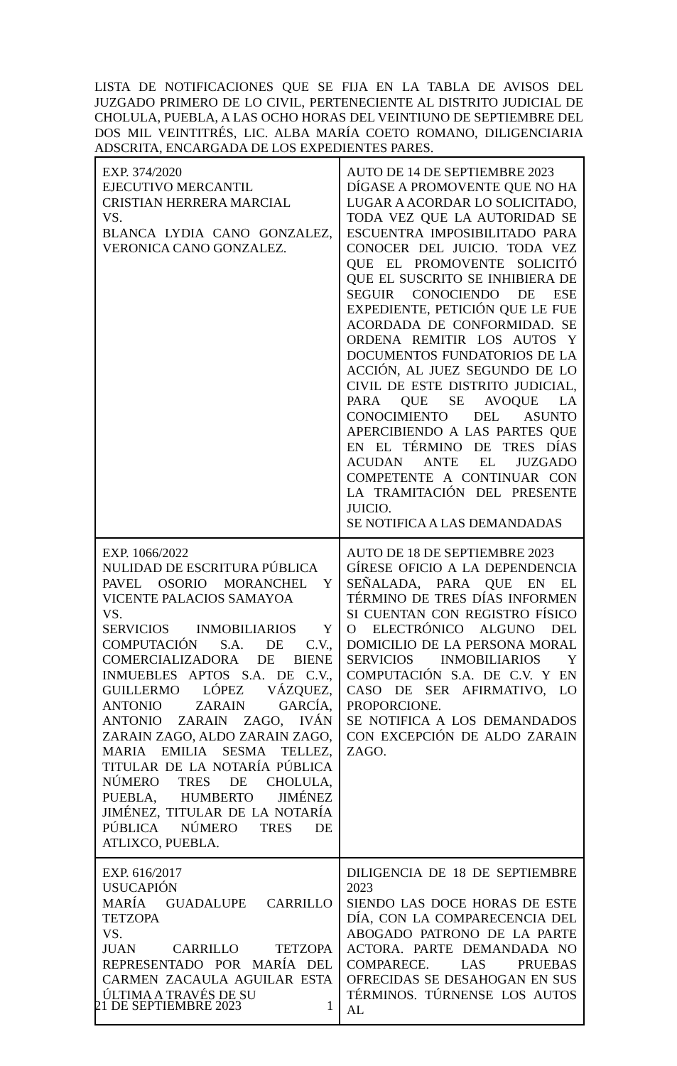LISTA DE NOTIFICACIONES QUE SE FIJA EN LA TABLA DE AVISOS DEL JUZGADO PRIMERO DE LO CIVIL, PERTENECIENTE AL DISTRITO JUDICIAL DE CHOLULA, PUEBLA, A LAS OCHO HORAS DEL VEINTIUNO DE SEPTIEMBRE DEL DOS MIL VEINTITRÉS, LIC. ALBA MARÍA COETO ROMANO, DILIGENCIARIA ADSCRITA, ENCARGADA DE LOS EXPEDIENTES PARES.
| EXP. 374/2020 EJECUTIVO MERCANTIL CRISTIAN HERRERA MARCIAL VS. BLANCA LYDIA CANO GONZALEZ, VERONICA CANO GONZALEZ. | AUTO DE 14 DE SEPTIEMBRE 2023 DÍGASE A PROMOVENTE QUE NO HA LUGAR A ACORDAR LO SOLICITADO, TODA VEZ QUE LA AUTORIDAD SE ESCUENTRA IMPOSIBILITADO PARA CONOCER DEL JUICIO. TODA VEZ QUE EL PROMOVENTE SOLICITÓ QUE EL SUSCRITO SE INHIBIERA DE SEGUIR CONOCIENDO DE ESE EXPEDIENTE, PETICIÓN QUE LE FUE ACORDADA DE CONFORMIDAD. SE ORDENA REMITIR LOS AUTOS Y DOCUMENTOS FUNDATORIOS DE LA ACCIÓN, AL JUEZ SEGUNDO DE LO CIVIL DE ESTE DISTRITO JUDICIAL, PARA QUE SE AVOQUE LA CONOCIMIENTO DEL ASUNTO APERCIBIENDO A LAS PARTES QUE EN EL TÉRMINO DE TRES DÍAS ACUDAN ANTE EL JUZGADO COMPETENTE A CONTINUAR CON LA TRAMITACIÓN DEL PRESENTE JUICIO. SE NOTIFICA A LAS DEMANDADAS |
| EXP. 1066/2022 NULIDAD DE ESCRITURA PÚBLICA PAVEL OSORIO MORANCHEL Y VICENTE PALACIOS SAMAYOA VS. SERVICIOS INMOBILIARIOS Y COMPUTACIÓN S.A. DE C.V., COMERCIALIZADORA DE BIENE INMUEBLES APTOS S.A. DE C.V., GUILLERMO LÓPEZ VÁZQUEZ, ANTONIO ZARAIN GARCÍA, ANTONIO ZARAIN ZAGO, IVÁN ZARAIN ZAGO, ALDO ZARAIN ZAGO, MARIA EMILIA SESMA TELLEZ, TITULAR DE LA NOTARÍA PÚBLICA NÚMERO TRES DE CHOLULA, PUEBLA, HUMBERTO JIMÉNEZ JIMÉNEZ, TITULAR DE LA NOTARÍA PÚBLICA NÚMERO TRES DE ATLIXCO, PUEBLA. | AUTO DE 18 DE SEPTIEMBRE 2023 GÍRESE OFICIO A LA DEPENDENCIA SEÑALADA, PARA QUE EN EL TÉRMINO DE TRES DÍAS INFORMEN SI CUENTAN CON REGISTRO FÍSICO O ELECTRÓNICO ALGUNO DEL DOMICILIO DE LA PERSONA MORAL SERVICIOS INMOBILIARIOS Y COMPUTACIÓN S.A. DE C.V. Y EN CASO DE SER AFIRMATIVO, LO PROPORCIONE. SE NOTIFICA A LOS DEMANDADOS CON EXCEPCIÓN DE ALDO ZARAIN ZAGO. |
| EXP. 616/2017 USUCAPIÓN MARÍA GUADALUPE CARRILLO TETZOPA VS. JUAN CARRILLO TETZOPA REPRESENTADO POR MARÍA DEL CARMEN ZACAULA AGUILAR ESTA ÚLTIMA A TRAVÉS DE SU | DILIGENCIA DE 18 DE SEPTIEMBRE 2023 SIENDO LAS DOCE HORAS DE ESTE DÍA, CON LA COMPARECENCIA DEL ABOGADO PATRONO DE LA PARTE ACTORA. PARTE DEMANDADA NO COMPARECE. LAS PRUEBAS OFRECIDAS SE DESAHOGAN EN SUS TÉRMINOS. TÚRNENSE LOS AUTOS AL |
21 DE SEPTIEMBRE 2023 1